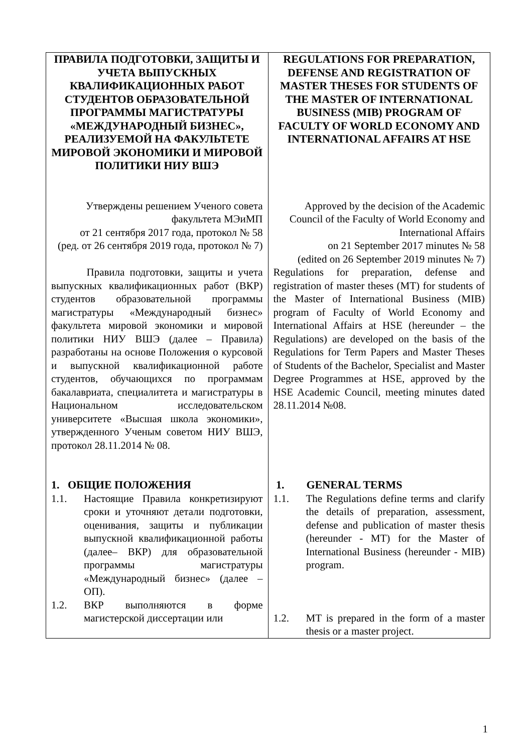| ПРАВИЛА ПОДГОТОВКИ, ЗАЩИТЫ И УЧЕТА ВЫПУСКНЫХ КВАЛИФИКАЦИОННЫХ РАБОТ СТУДЕНТОВ ОБРАЗОВАТЕЛЬНОЙ ПРОГРАММЫ МАГИСТРАТУРЫ «МЕЖДУНАРОДНЫЙ БИЗНЕС», РЕАЛИЗУЕМОЙ НА ФАКУЛЬТЕТЕ МИРОВОЙ ЭКОНОМИКИ И МИРОВОЙ ПОЛИТИКИ НИУ ВШЭ | REGULATIONS FOR PREPARATION, DEFENSE AND REGISTRATION OF MASTER THESES FOR STUDENTS OF THE MASTER OF INTERNATIONAL BUSINESS (MIB) PROGRAM OF FACULTY OF WORLD ECONOMY AND INTERNATIONAL AFFAIRS AT HSE |
| Утверждены решением Ученого совета факультета МЭиМП от 21 сентября 2017 года, протокол № 58 (ред. от 26 сентября 2019 года, протокол № 7) | Approved by the decision of the Academic Council of the Faculty of World Economy and International Affairs on 21 September 2017 minutes № 58 (edited on 26 September 2019 minutes № 7) |
| Правила подготовки, защиты и учета выпускных квалификационных работ (ВКР) студентов образовательной программы магистратуры «Международный бизнес» факультета мировой экономики и мировой политики НИУ ВШЭ (далее – Правила) разработаны на основе Положения о курсовой и выпускной квалификационной работе студентов, обучающихся по программам бакалавриата, специалитета и магистратуры в Национальном исследовательском университете «Высшая школа экономики», утвержденного Ученым советом НИУ ВШЭ, протокол 28.11.2014 № 08. | Regulations for preparation, defense and registration of master theses (MT) for students of the Master of International Business (MIB) program of Faculty of World Economy and International Affairs at HSE (hereunder – the Regulations) are developed on the basis of the Regulations for Term Papers and Master Theses of Students of the Bachelor, Specialist and Master Degree Programmes at HSE, approved by the HSE Academic Council, meeting minutes dated 28.11.2014 №08. |
| 1. ОБЩИЕ ПОЛОЖЕНИЯ 1.1. Настоящие Правила конкретизируют сроки и уточняют детали подготовки, оценивания, защиты и публикации выпускной квалификационной работы (далее– ВКР) для образовательной программы магистратуры «Международный бизнес» (далее – ОП). 1.2. ВКР выполняются в форме магистерской диссертации или | 1. GENERAL TERMS 1.1. The Regulations define terms and clarify the details of preparation, assessment, defense and publication of master thesis (hereunder - MT) for the Master of International Business (hereunder - MIB) program. 1.2. MT is prepared in the form of a master thesis or a master project. |
1